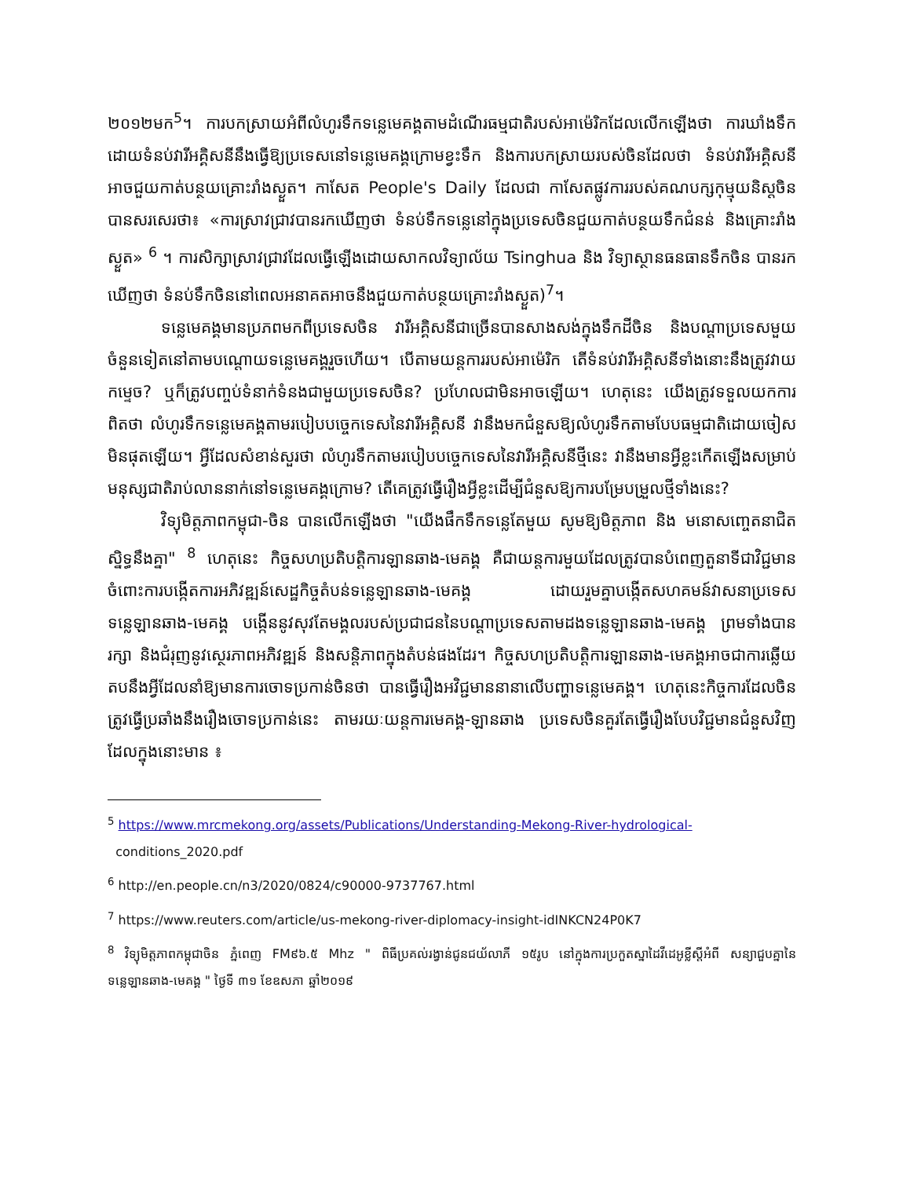២០១២មក<sup>5</sup>។ ការបកស្រាយអំពីលំហូរទឹកទន្លេមេគង្គតាមដំណើរធម្មជាតិរបស់អាម៉េរិកដែលលើកឡើងថា ការឃាំងទឹកដោយទំនប់វារីអគ្គិសនីនឹងធ្វើឱ្យប្រទេសនៅទន្លេមេគង្គក្រោមខ្វះទឹក និងការបកស្រាយរបស់ចិនដែលថា ទំនប់វារីអគ្គិសនីអាចជួយកាត់បន្ថយគ្រោះរាំងស្ងួត។ កាសែត People's Daily ដែលជា កាសែតផ្លូវការរបស់គណបក្សកុម្មុយនិស្តចិន បានសរសេរថា៖ «ការស្រាវជ្រាវបានរកឃើញថា ទំនប់ទឹកទន្លេនៅក្នុងប្រទេសចិនជួយកាត់បន្ថយទឹកជំនន់ និងគ្រោះរាំងស្ងួត» <sup>6</sup> ។ ការសិក្សាស្រាវជ្រាវដែលធ្វើឡើងដោយសាកលវិទ្យាល័យ Tsinghua និង វិទ្យាស្ថានធនធានទឹកចិន បានរកឃើញថា ទំនប់ទឹកចិននៅពេលអនាគតអាចនឹងជួយកាត់បន្ថយគ្រោះរាំងស្ងួត)<sup>7</sup>។
ទន្លេមេគង្គមានប្រភពមកពីប្រទេសចិន វារីអគ្គិសនីជាច្រើនបានសាងសង់ក្នុងទឹកដីចិន និងបណ្ដាប្រទេសមួយចំនួនទៀតនៅតាមបណ្ដោយទន្លេមេគង្គរួចហើយ។ បើតាមយន្តការរបស់អាម៉េរិក តើទំនប់វារីអគ្គិសនីទាំងនោះនឹងត្រូវវាយកម្ទេច? ឬក៏ត្រូវបញ្ចប់ទំនាក់ទំនងជាមួយប្រទេសចិន? ប្រហែលជាមិនអាចឡើយ។ ហេតុនេះ យើងត្រូវទទួលយកការពិតថា លំហូរទឹកទន្លេមេគង្គតាមរបៀបបច្ចេកទេសនៃវារីអគ្គិសនី វានឹងមកជំនួសឱ្យលំហូរទឹកតាមបែបធម្មជាតិដោយចៀសមិនផុតឡើយ។ អ្វីដែលសំខាន់សួរថា លំហូរទឹកតាមរបៀបបច្ចេកទេសនៃវារីអគ្គិសនីថ្មីនេះ វានឹងមានអ្វីខ្លះកើតឡើងសម្រាប់មនុស្សជាតិរាប់លាននាក់នៅទន្លេមេគង្គក្រោម? តើគេត្រូវធ្វើរឿងអ្វីខ្លះដើម្បីជំនួសឱ្យការបម្រែបម្រួលថ្មីទាំងនេះ?
វិទ្យុមិត្តភាពកម្ពុជា-ចិន បានលើកឡើងថា "យើងផឹកទឹកទន្លេតែមួយ សូមឱ្យមិត្តភាព និង មនោសញ្ចេតនាជិតស្និទ្ធនឹងគ្នា" <sup>8</sup> ហេតុនេះ កិច្ចសហប្រតិបត្តិការឡានឆាង-មេគង្គ គឺជាយន្តការមួយដែលត្រូវបានបំពេញតួនាទីជាវិជ្ជមាន ចំពោះការបង្កើតការអភិវឌ្ឍន៍សេដ្ឋកិច្ចតំបន់ទន្លេឡានឆាង-មេគង្គ ដោយរួមគ្នាបង្កើតសហគមន៍វាសនាប្រទេសទន្លេឡានឆាង-មេគង្គ បង្កើននូវសុវតែមង្គលរបស់ប្រជាជននៃបណ្ដាប្រទេសតាមដងទន្លេឡានឆាង-មេគង្គ ព្រមទាំងបានរក្សា និងជំរុញនូវស្ថេរភាពអភិវឌ្ឍន៍ និងសន្តិភាពក្នុងតំបន់ផងដែរ។ កិច្ចសហប្រតិបត្តិការឡានឆាង-មេគង្គអាចជាការឆ្លើយតបនឹងអ្វីដែលនាំឱ្យមានការចោទប្រកាន់ចិនថា បានធ្វើរឿងអវិជ្ជមាននានាលើបញ្ហាទន្លេមេគង្គ។ ហេតុនេះកិច្ចការដែលចិនត្រូវធ្វើប្រឆាំងនឹងរឿងចោទប្រកាន់នេះ តាមរយៈយន្តការមេគង្គ-ឡានឆាង ប្រទេសចិនគួរតែធ្វើរឿងបែបវិជ្ជមានជំនួសវិញ ដែលក្នុងនោះមាន ៖
<sup>5</sup> https://www.mrcmekong.org/assets/Publications/Understanding-Mekong-River-hydrological-
conditions_2020.pdf
<sup>6</sup> http://en.people.cn/n3/2020/0824/c90000-9737767.html
<sup>7</sup> https://www.reuters.com/article/us-mekong-river-diplomacy-insight-idINKCN24P0K7
<sup>8</sup> វិទ្យុមិត្តភាពកម្ពុជាចិន ភ្នំពេញ FM៩៦.៥ Mhz " ពិធីប្រគល់រង្វាន់ជូនជយ័លាភី ១៥រូប នៅក្នុងការប្រកួតស្នាដៃវីដេអូខ្លីស្ដីអំពី សន្យាជួបគ្នានៃទន្លេឡានឆាង-មេគង្គ " ថ្ងៃទី ៣១ ខែឧសភា ឆ្នាំ២០១៩